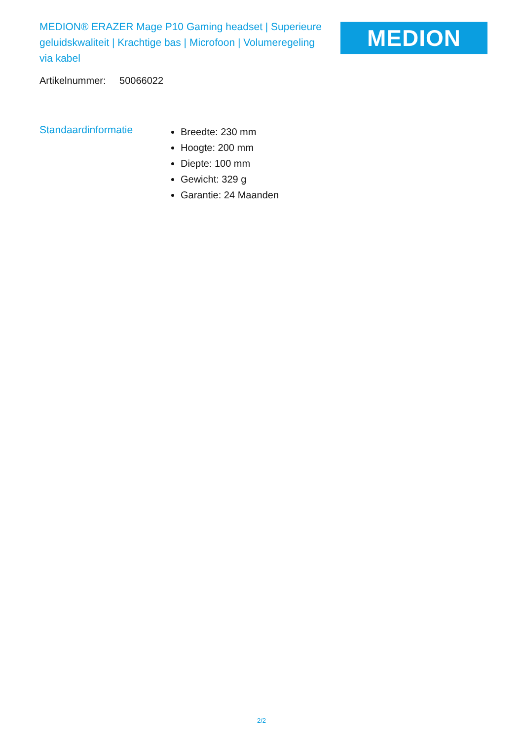MEDION® ERAZER Mage P10 Gaming headset | Superieure geluidskwaliteit | Krachtige bas | Microfoon | Volumeregeling via kabel
MEDION
Artikelnummer: 50066022
Standaardinformatie
Breedte: 230 mm
Hoogte: 200 mm
Diepte: 100 mm
Gewicht: 329 g
Garantie: 24 Maanden
2/2